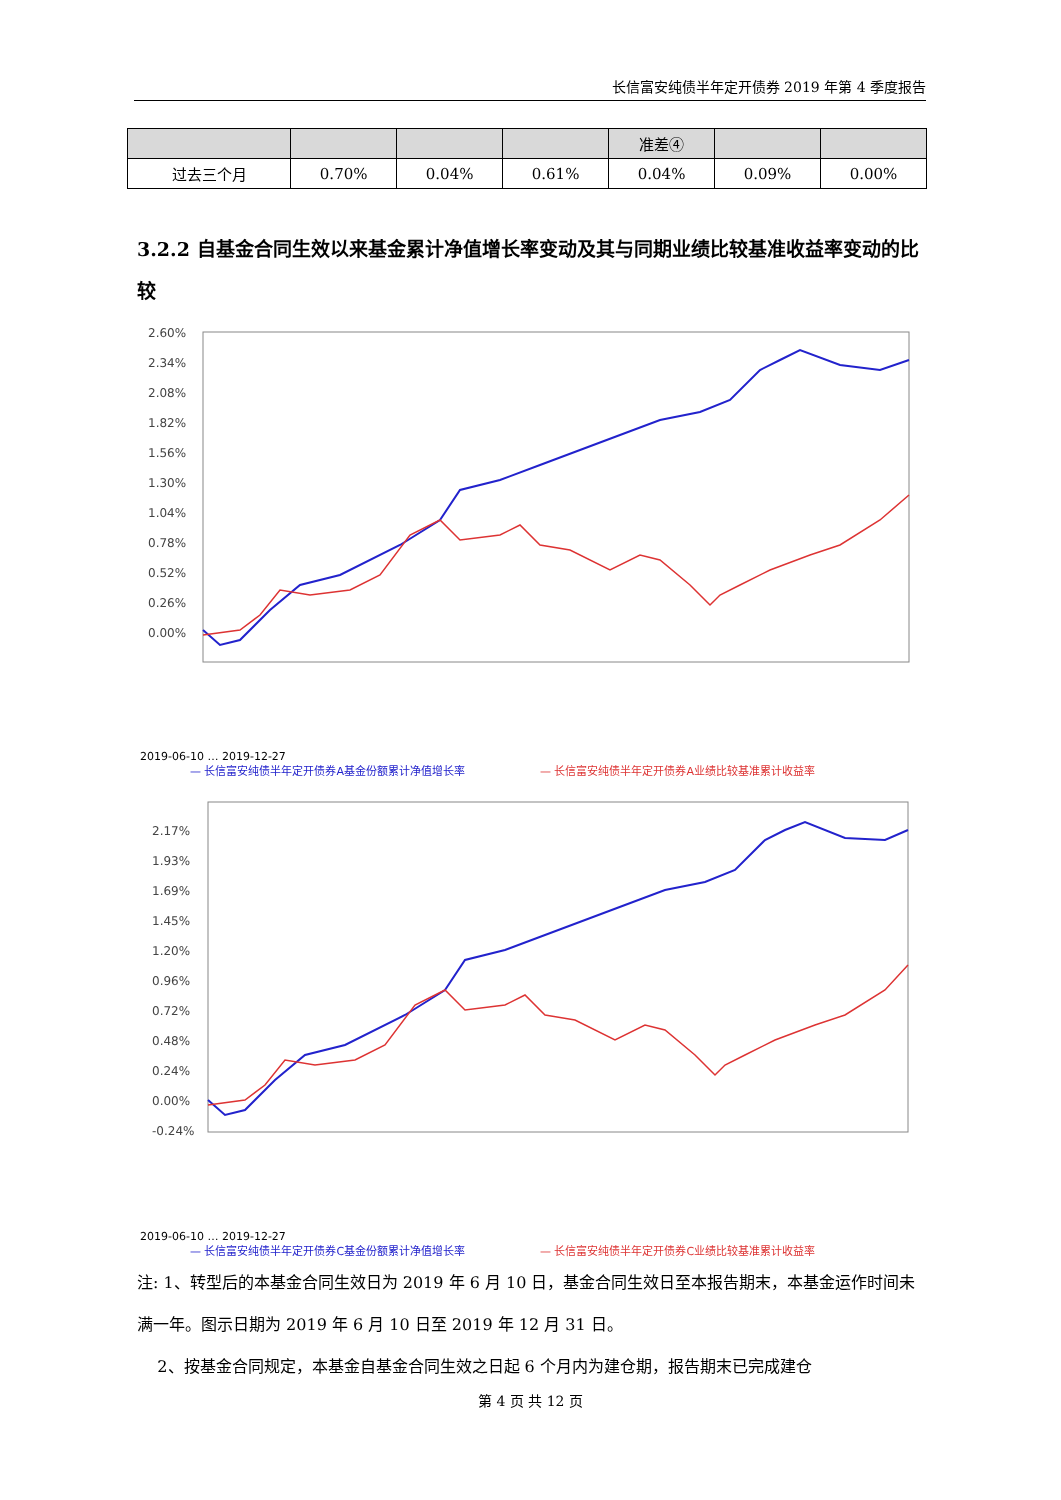长信富安纯债半年定开债券 2019 年第 4 季度报告
| | | | | 准差④ | | |
| --- | --- | --- | --- | --- | --- | --- |
| 过去三个月 | 0.70% | 0.04% | 0.61% | 0.04% | 0.09% | 0.00% |
3.2.2 自基金合同生效以来基金累计净值增长率变动及其与同期业绩比较基准收益率变动的比较
2.60%
2.34%
2.08%
1.82%
1.56%
1.30%
1.04%
0.78%
0.52%
0.26%
0.00%
2019-06-10 … 2019-12-27
— 长信富安纯债半年定开债券A基金份额累计净值增长率
— 长信富安纯债半年定开债券A业绩比较基准累计收益率
2.17%
1.93%
1.69%
1.45%
1.20%
0.96%
0.72%
0.48%
0.24%
0.00%
-0.24%
2019-06-10 … 2019-12-27
— 长信富安纯债半年定开债券C基金份额累计净值增长率
— 长信富安纯债半年定开债券C业绩比较基准累计收益率
注: 1、转型后的本基金合同生效日为 2019 年 6 月 10 日，基金合同生效日至本报告期末，本基金运作时间未满一年。图示日期为 2019 年 6 月 10 日至 2019 年 12 月 31 日。
2、按基金合同规定，本基金自基金合同生效之日起 6 个月内为建仓期，报告期末已完成建仓
第 4 页 共 12 页